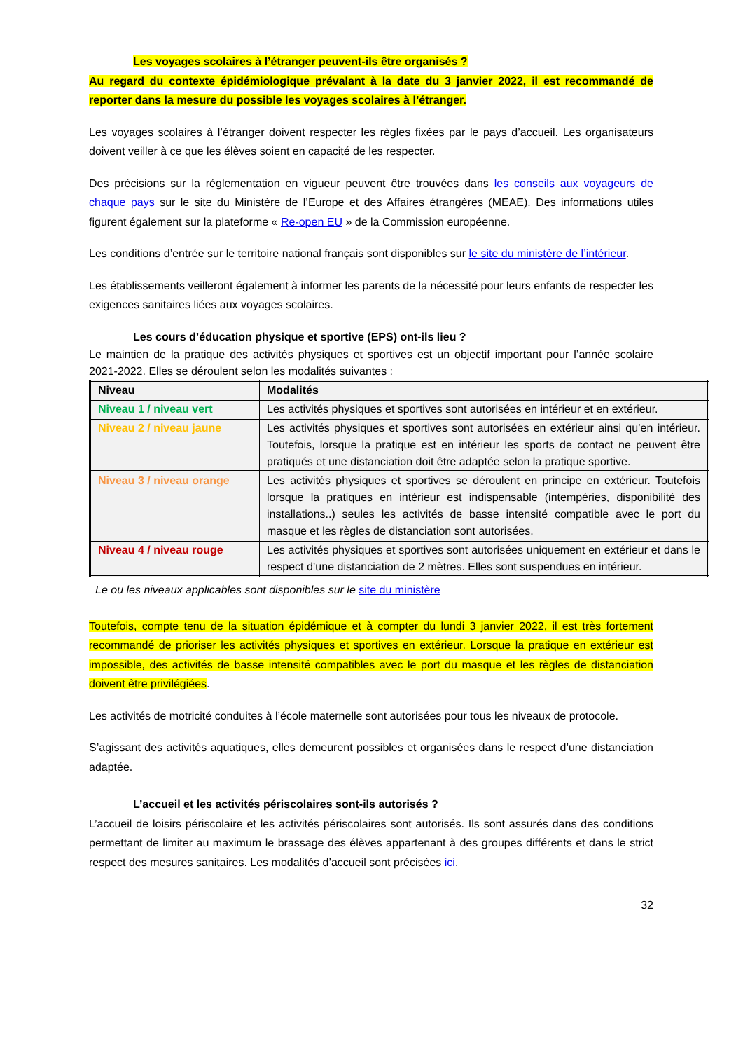Les voyages scolaires à l’étranger peuvent-ils être organisés ?
Au regard du contexte épidémiologique prévalant à la date du 3 janvier 2022, il est recommandé de reporter dans la mesure du possible les voyages scolaires à l’étranger.
Les voyages scolaires à l’étranger doivent respecter les règles fixées par le pays d’accueil. Les organisateurs doivent veiller à ce que les élèves soient en capacité de les respecter.
Des précisions sur la réglementation en vigueur peuvent être trouvées dans les conseils aux voyageurs de chaque pays sur le site du Ministère de l’Europe et des Affaires étrangères (MEAE). Des informations utiles figurent également sur la plateforme « Re-open EU » de la Commission européenne.
Les conditions d’entrée sur le territoire national français sont disponibles sur le site du ministère de l’intérieur.
Les établissements veilleront également à informer les parents de la nécessité pour leurs enfants de respecter les exigences sanitaires liées aux voyages scolaires.
Les cours d’éducation physique et sportive (EPS) ont-ils lieu ?
Le maintien de la pratique des activités physiques et sportives est un objectif important pour l’année scolaire 2021-2022. Elles se déroulent selon les modalités suivantes :
| Niveau | Modalités |
| --- | --- |
| Niveau 1 / niveau vert | Les activités physiques et sportives sont autorisées en intérieur et en extérieur. |
| Niveau 2 / niveau jaune | Les activités physiques et sportives sont autorisées en extérieur ainsi qu’en intérieur. Toutefois, lorsque la pratique est en intérieur les sports de contact ne peuvent être pratiqués et une distanciation doit être adaptée selon la pratique sportive. |
| Niveau 3 / niveau orange | Les activités physiques et sportives se déroulent en principe en extérieur. Toutefois lorsque la pratiques en intérieur est indispensable (intempéries, disponibilité des installations..) seules les activités de basse intensité compatible avec le port du masque et les règles de distanciation sont autorisées. |
| Niveau 4 / niveau rouge | Les activités physiques et sportives sont autorisées uniquement en extérieur et dans le respect d’une distanciation de 2 mètres. Elles sont suspendues en intérieur. |
Le ou les niveaux applicables sont disponibles sur le site du ministère
Toutefois, compte tenu de la situation épidémique et à compter du lundi 3 janvier 2022, il est très fortement recommandé de prioriser les activités physiques et sportives en extérieur. Lorsque la pratique en extérieur est impossible, des activités de basse intensité compatibles avec le port du masque et les règles de distanciation doivent être privilégiées.
Les activités de motricité conduites à l’école maternelle sont autorisées pour tous les niveaux de protocole.
S’agissant des activités aquatiques, elles demeurent possibles et organisées dans le respect d’une distanciation adaptée.
L’accueil et les activités périscolaires sont-ils autorisés ?
L’accueil de loisirs périscolaire et les activités périscolaires sont autorisés. Ils sont assurés dans des conditions permettant de limiter au maximum le brassage des élèves appartenant à des groupes différents et dans le strict respect des mesures sanitaires. Les modalités d’accueil sont précisées ici.
32